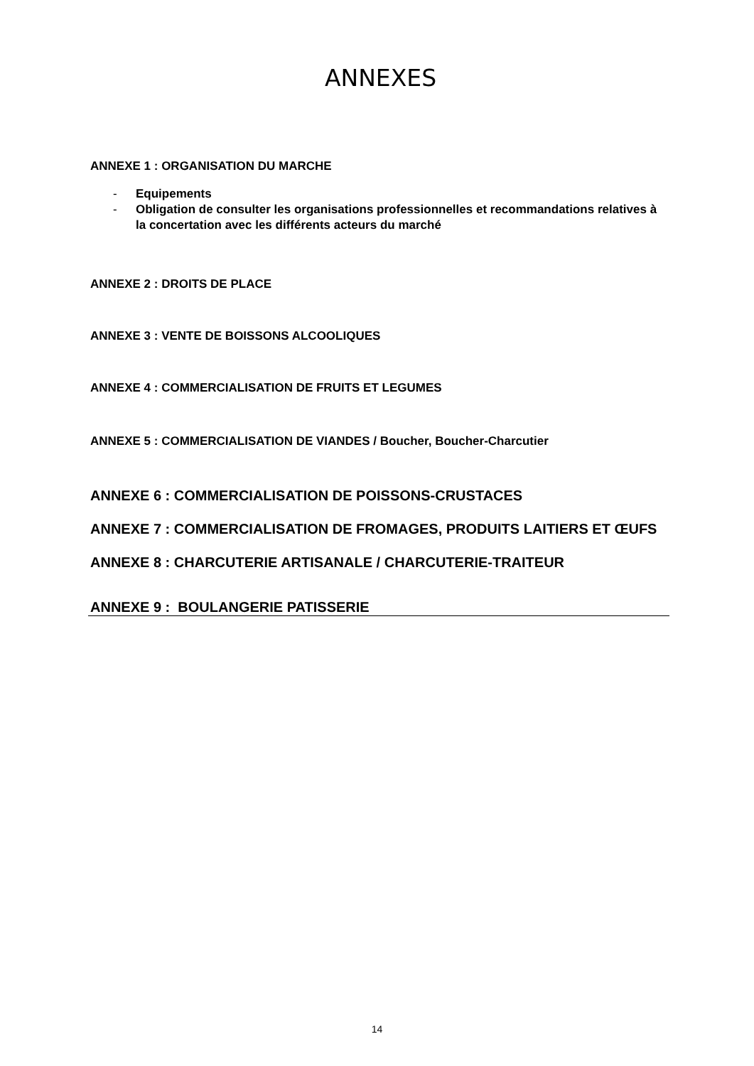ANNEXES
ANNEXE 1 : ORGANISATION DU MARCHE
- Equipements
- Obligation de consulter les organisations professionnelles et recommandations relatives à la concertation avec les différents acteurs du marché
ANNEXE 2 : DROITS DE PLACE
ANNEXE 3 : VENTE DE BOISSONS ALCOOLIQUES
ANNEXE 4 : COMMERCIALISATION DE FRUITS ET LEGUMES
ANNEXE 5 : COMMERCIALISATION DE VIANDES / Boucher, Boucher-Charcutier
ANNEXE 6 : COMMERCIALISATION DE POISSONS-CRUSTACES
ANNEXE 7 : COMMERCIALISATION DE FROMAGES, PRODUITS LAITIERS ET ŒUFS
ANNEXE 8 : CHARCUTERIE ARTISANALE / CHARCUTERIE-TRAITEUR
ANNEXE 9 : BOULANGERIE PATISSERIE
14